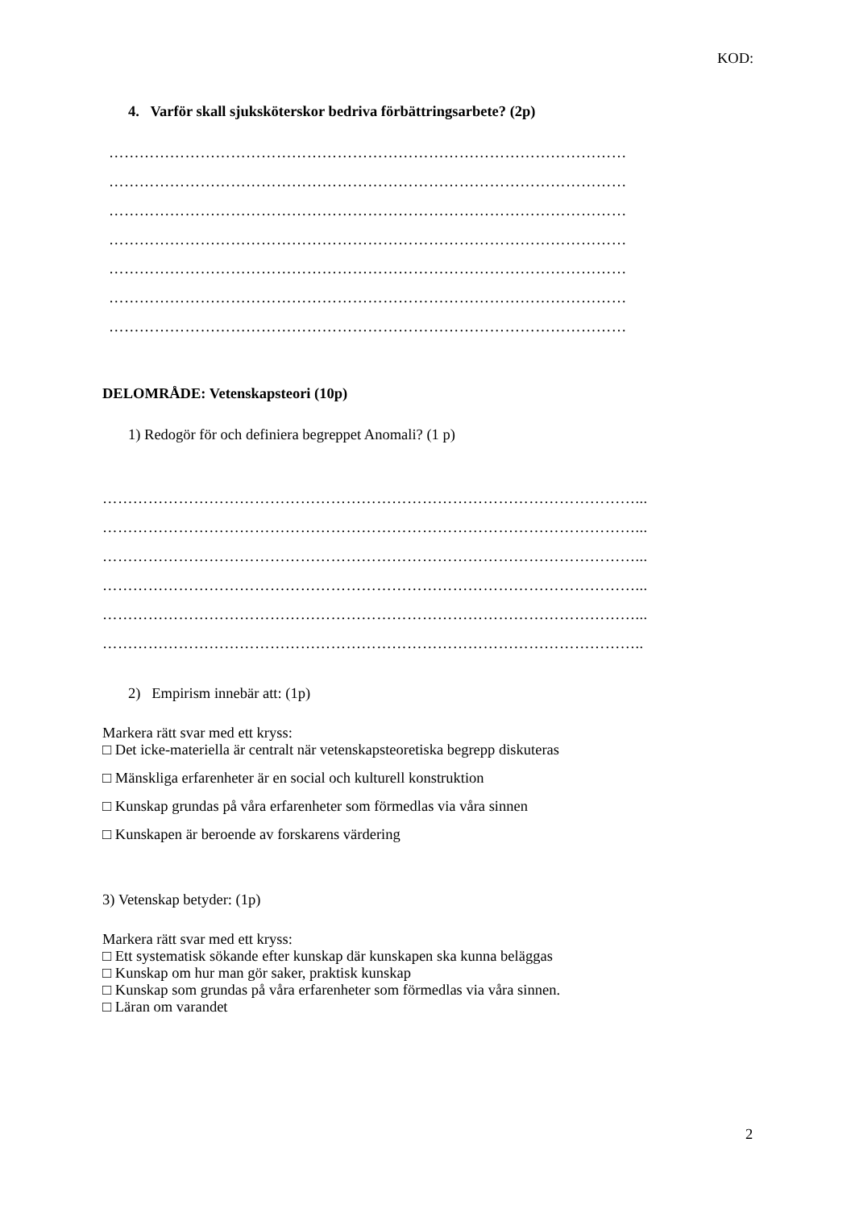KOD:
4. Varför skall sjuksköterskor bedriva förbättringsarbete? (2p)
…………………………………………………………………………………………
…………………………………………………………………………………………
…………………………………………………………………………………………
…………………………………………………………………………………………
…………………………………………………………………………………………
…………………………………………………………………………………………
…………………………………………………………………………………………
DELOMRÅDE: Vetenskapsteori (10p)
1) Redogör för och definiera begreppet Anomali? (1 p)
……………………………………………………………………………………………...
……………………………………………………………………………………………...
……………………………………………………………………………………………...
……………………………………………………………………………………………...
……………………………………………………………………………………………...
……………………………………………………………………………………………..
2) Empirism innebär att: (1p)
Markera rätt svar med ett kryss:
□ Det icke-materiella är centralt när vetenskapsteoretiska begrepp diskuteras
□ Mänskliga erfarenheter är en social och kulturell konstruktion
□ Kunskap grundas på våra erfarenheter som förmedlas via våra sinnen
□ Kunskapen är beroende av forskarens värdering
3) Vetenskap betyder: (1p)
Markera rätt svar med ett kryss:
□ Ett systematisk sökande efter kunskap där kunskapen ska kunna beläggas
□ Kunskap om hur man gör saker, praktisk kunskap
□ Kunskap som grundas på våra erfarenheter som förmedlas via våra sinnen.
□ Läran om varandet
2